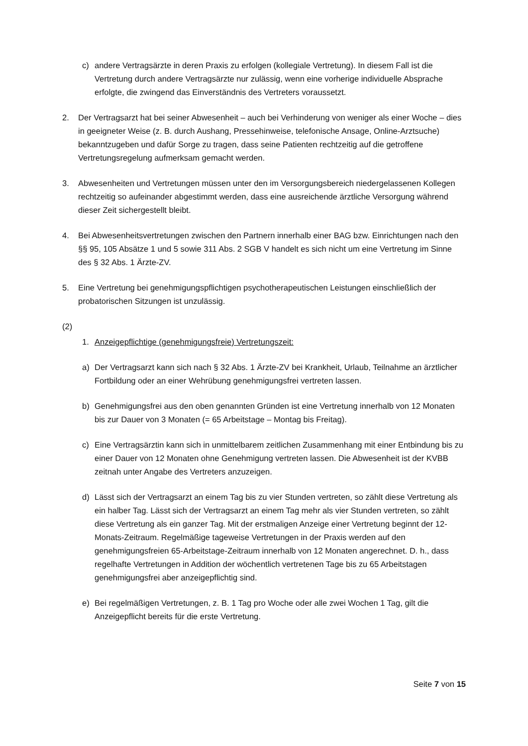c) andere Vertragsärzte in deren Praxis zu erfolgen (kollegiale Vertretung). In diesem Fall ist die Vertretung durch andere Vertragsärzte nur zulässig, wenn eine vorherige individuelle Absprache erfolgte, die zwingend das Einverständnis des Vertreters voraussetzt.
2. Der Vertragsarzt hat bei seiner Abwesenheit – auch bei Verhinderung von weniger als einer Woche – dies in geeigneter Weise (z. B. durch Aushang, Pressehinweise, telefonische Ansage, Online-Arztsuche) bekanntzugeben und dafür Sorge zu tragen, dass seine Patienten rechtzeitig auf die getroffene Vertretungsregelung aufmerksam gemacht werden.
3. Abwesenheiten und Vertretungen müssen unter den im Versorgungsbereich niedergelassenen Kollegen rechtzeitig so aufeinander abgestimmt werden, dass eine ausreichende ärztliche Versorgung während dieser Zeit sichergestellt bleibt.
4. Bei Abwesenheitsvertretungen zwischen den Partnern innerhalb einer BAG bzw. Einrichtungen nach den §§ 95, 105 Absätze 1 und 5 sowie 311 Abs. 2 SGB V handelt es sich nicht um eine Vertretung im Sinne des § 32 Abs. 1 Ärzte-ZV.
5. Eine Vertretung bei genehmigungspflichtigen psychotherapeutischen Leistungen einschließlich der probatorischen Sitzungen ist unzulässig.
(2)
1. Anzeigepflichtige (genehmigungsfreie) Vertretungszeit:
a) Der Vertragsarzt kann sich nach § 32 Abs. 1 Ärzte-ZV bei Krankheit, Urlaub, Teilnahme an ärztlicher Fortbildung oder an einer Wehrübung genehmigungsfrei vertreten lassen.
b) Genehmigungsfrei aus den oben genannten Gründen ist eine Vertretung innerhalb von 12 Monaten bis zur Dauer von 3 Monaten (= 65 Arbeitstage – Montag bis Freitag).
c) Eine Vertragsärztin kann sich in unmittelbarem zeitlichen Zusammenhang mit einer Entbindung bis zu einer Dauer von 12 Monaten ohne Genehmigung vertreten lassen. Die Abwesenheit ist der KVBB zeitnah unter Angabe des Vertreters anzuzeigen.
d) Lässt sich der Vertragsarzt an einem Tag bis zu vier Stunden vertreten, so zählt diese Vertretung als ein halber Tag. Lässt sich der Vertragsarzt an einem Tag mehr als vier Stunden vertreten, so zählt diese Vertretung als ein ganzer Tag. Mit der erstmaligen Anzeige einer Vertretung beginnt der 12-Monats-Zeitraum. Regelmäßige tageweise Vertretungen in der Praxis werden auf den genehmigungsfreien 65-Arbeitstage-Zeitraum innerhalb von 12 Monaten angerechnet. D. h., dass regelhafte Vertretungen in Addition der wöchentlich vertretenen Tage bis zu 65 Arbeitstagen genehmigungsfrei aber anzeigepflichtig sind.
e) Bei regelmäßigen Vertretungen, z. B. 1 Tag pro Woche oder alle zwei Wochen 1 Tag, gilt die Anzeigepflicht bereits für die erste Vertretung.
Seite 7 von 15